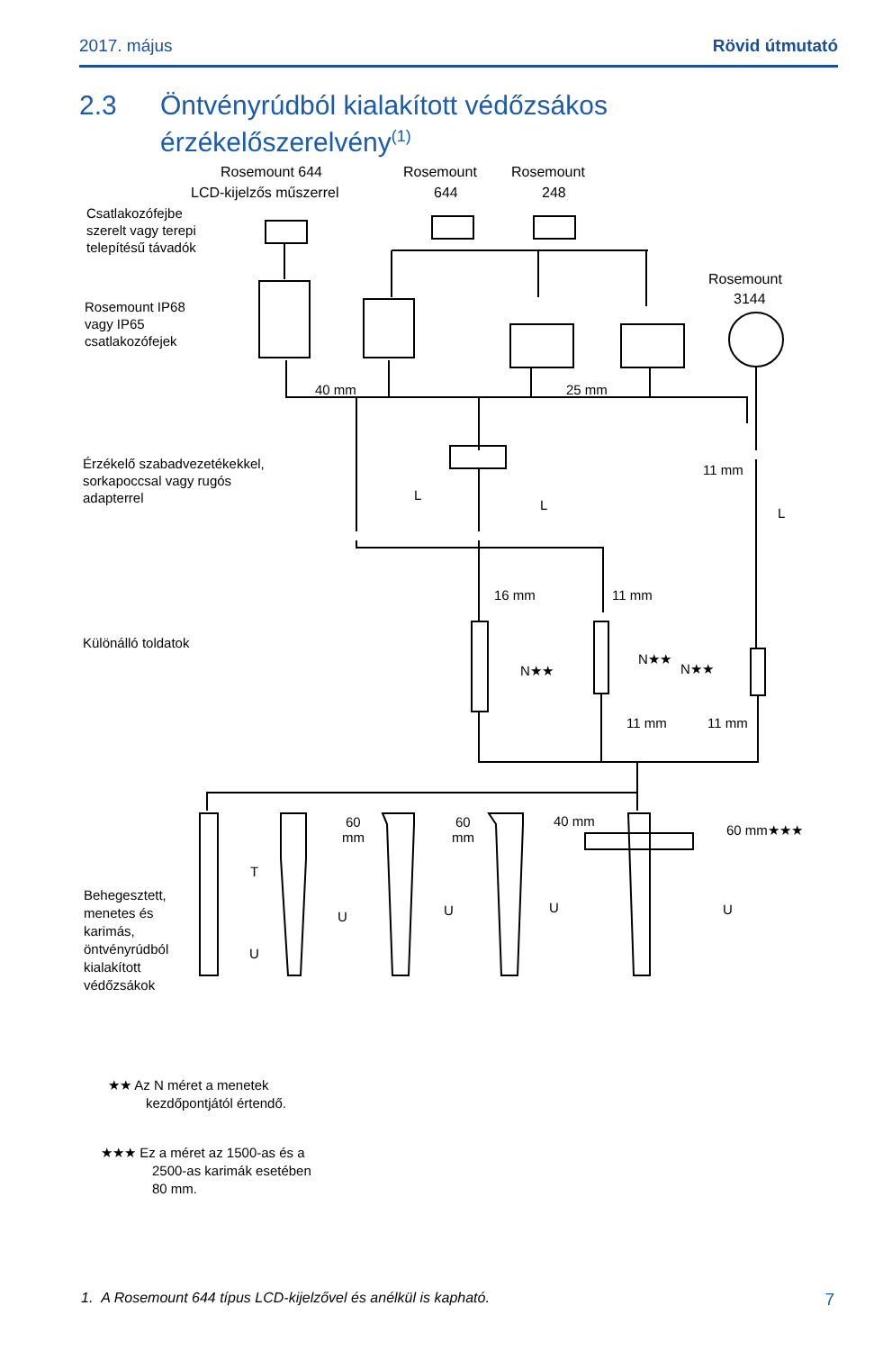2017. május Rövid útmutató
2.3 Öntvényrúdból kialakított védőzsákos
érzékelőszerelvény<sup>(1)</sup>
Rosemount 644
LCD-kijelzős műszerrel
Rosemount
644
Rosemount
248
Csatlakozófejbe
szerelt vagy terepi
telepítésű távadók
Rosemount
3144
Rosemount IP68
vagy IP65
csatlakozófejek
40 mm
25 mm
Érzékelő szabadvezetékekkel,
sorkapoccsal vagy rugós
adapterrel
L
L
11 mm
L
16 mm
11 mm
Különálló toldatok
N★★
N★★
N★★
11 mm
11 mm
60
mm
60
mm
40 mm
60 mm★★★
T
U
U
U
U
U
Behegesztett,
menetes és
karimás,
öntvényrúdból
kialakított
védőzsákok
★★ Az N méret a menetek
kezdőpontjától értendő.
★★★ Ez a méret az 1500-as és a
2500-as karimák esetében
80 mm.
1. A Rosemount 644 típus LCD-kijelzővel és anélkül is kapható.
7